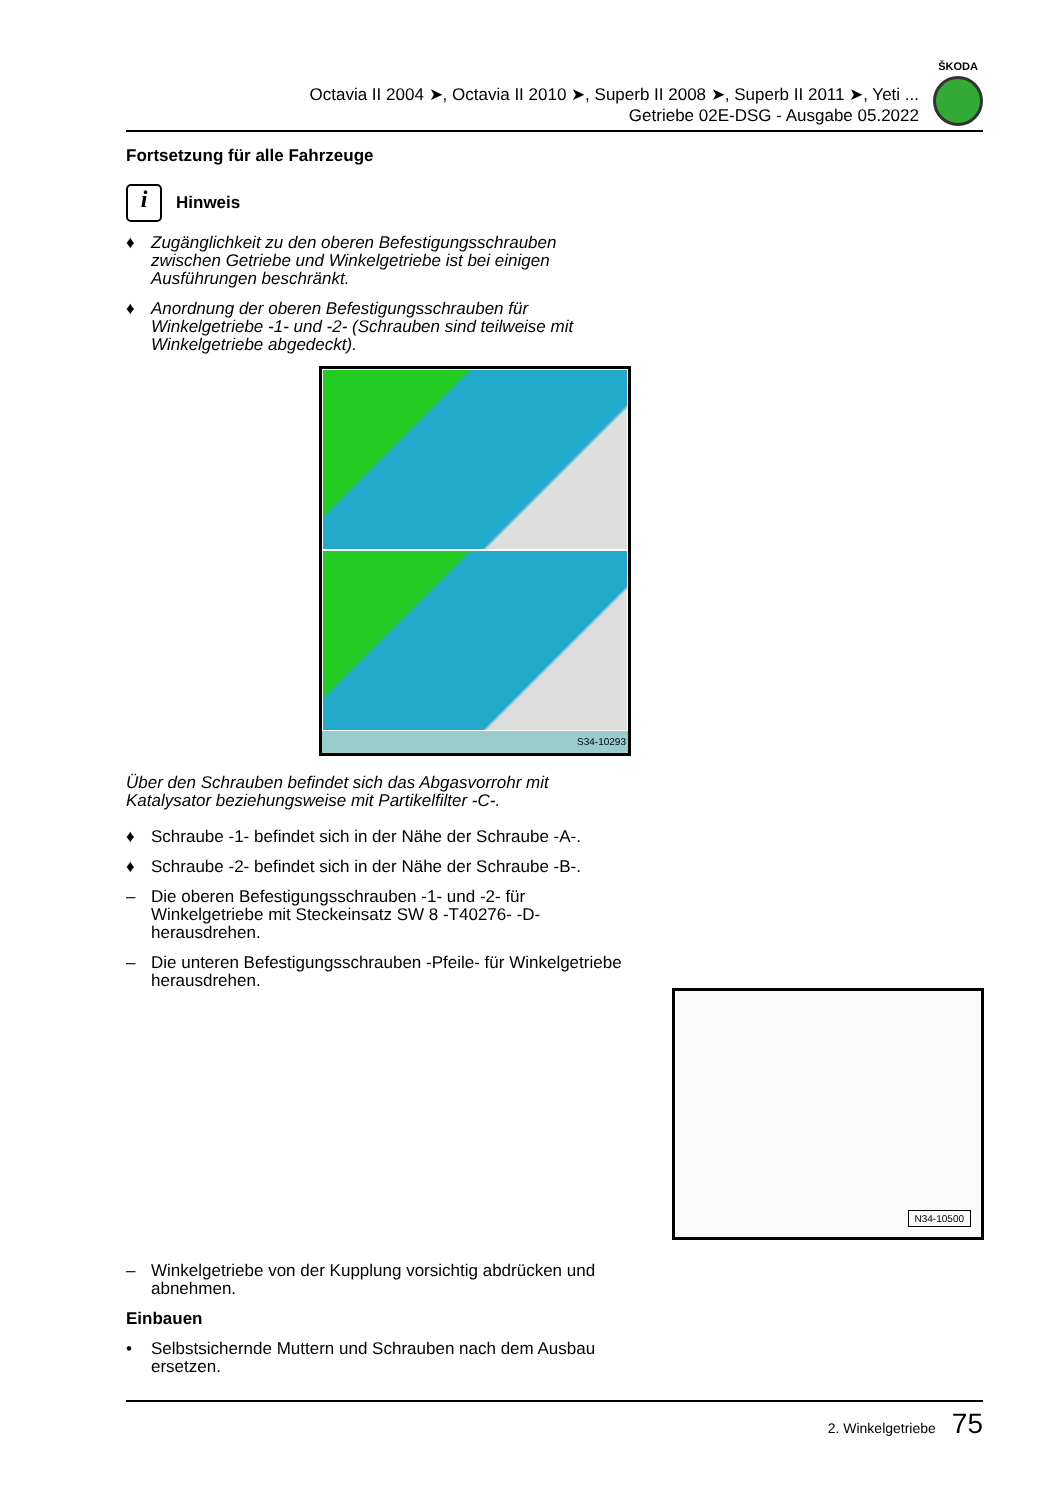Octavia II 2004 ➤, Octavia II 2010 ➤, Superb II 2008 ➤, Superb II 2011 ➤, Yeti ...
Getriebe 02E-DSG - Ausgabe 05.2022
ŠKODA
Fortsetzung für alle Fahrzeuge
i
Hinweis
♦ Zugänglichkeit zu den oberen Befestigungsschrauben zwischen Getriebe und Winkelgetriebe ist bei einigen Ausführungen beschränkt.
♦ Anordnung der oberen Befestigungsschrauben für Winkelgetriebe -1- und -2- (Schrauben sind teilweise mit Winkelgetriebe abgedeckt).
S34-10293
Über den Schrauben befindet sich das Abgasvorrohr mit Katalysator beziehungsweise mit Partikelfilter -C-.
♦ Schraube -1- befindet sich in der Nähe der Schraube -A-.
♦ Schraube -2- befindet sich in der Nähe der Schraube -B-.
– Die oberen Befestigungsschrauben -1- und -2- für Winkelgetriebe mit Steckeinsatz SW 8 -T40276- -D- herausdrehen.
– Die unteren Befestigungsschrauben -Pfeile- für Winkelgetriebe herausdrehen.
– Winkelgetriebe von der Kupplung vorsichtig abdrücken und abnehmen.
Einbauen
• Selbstsichernde Muttern und Schrauben nach dem Ausbau ersetzen.
N34-10500
2. Winkelgetriebe 75